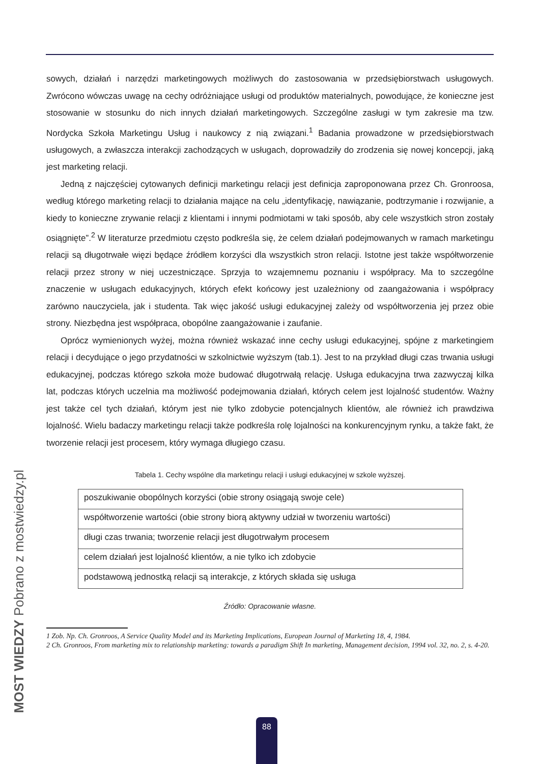sowych, działań i narzędzi marketingowych możliwych do zastosowania w przedsiębiorstwach usługowych. Zwrócono wówczas uwagę na cechy odróżniające usługi od produktów materialnych, powodujące, że konieczne jest stosowanie w stosunku do nich innych działań marketingowych. Szczególne zasługi w tym zakresie ma tzw. Nordycka Szkoła Marketingu Usług i naukowcy z nią związani.<sup>1</sup> Badania prowadzone w przedsiębiorstwach usługowych, a zwłaszcza interakcji zachodzących w usługach, doprowadziły do zrodzenia się nowej koncepcji, jaką jest marketing relacji.
Jedną z najczęściej cytowanych definicji marketingu relacji jest definicja zaproponowana przez Ch. Gronroosa, według którego marketing relacji to działania mające na celu „identyfikację, nawiązanie, podtrzymanie i rozwijanie, a kiedy to konieczne zrywanie relacji z klientami i innymi podmiotami w taki sposób, aby cele wszystkich stron zostały osiągnięte”.<sup>2</sup> W literaturze przedmiotu często podkreśla się, że celem działań podejmowanych w ramach marketingu relacji są długotrwałe więzi będące źródłem korzyści dla wszystkich stron relacji. Istotne jest także współtworzenie relacji przez strony w niej uczestniczące. Sprzyja to wzajemnemu poznaniu i współpracy. Ma to szczególne znaczenie w usługach edukacyjnych, których efekt końcowy jest uzależniony od zaangażowania i współpracy zarówno nauczyciela, jak i studenta. Tak więc jakość usługi edukacyjnej zależy od współtworzenia jej przez obie strony. Niezbędna jest współpraca, obopólne zaangażowanie i zaufanie.
Oprócz wymienionych wyżej, można również wskazać inne cechy usługi edukacyjnej, spójne z marketingiem relacji i decydujące o jego przydatności w szkolnictwie wyższym (tab.1). Jest to na przykład długi czas trwania usługi edukacyjnej, podczas którego szkoła może budować długotrwałą relację. Usługa edukacyjna trwa zazwyczaj kilka lat, podczas których uczelnia ma możliwość podejmowania działań, których celem jest lojalność studentów. Ważny jest także cel tych działań, którym jest nie tylko zdobycie potencjalnych klientów, ale również ich prawdziwa lojalność. Wielu badaczy marketingu relacji także podkreśla rolę lojalności na konkurencyjnym rynku, a także fakt, że tworzenie relacji jest procesem, który wymaga długiego czasu.
Tabela 1. Cechy wspólne dla marketingu relacji i usługi edukacyjnej w szkole wyższej.
| poszukiwanie obopólnych korzyści (obie strony osiągają swoje cele) |
| współtworzenie wartości (obie strony biorą aktywny udział w tworzeniu wartości) |
| długi czas trwania; tworzenie relacji jest długotrwałym procesem |
| celem działań jest lojalność klientów, a nie tylko ich zdobycie |
| podstawową jednostką relacji są interakcje, z których składa się usługa |
Źródło: Opracowanie własne.
1 Zob. Np. Ch. Gronroos, A Service Quality Model and its Marketing Implications, European Journal of Marketing 18, 4, 1984.
2 Ch. Gronroos, From marketing mix to relationship marketing: towards a paradigm Shift In marketing, Management decision, 1994 vol. 32, no. 2, s. 4-20.
MOST WIEDZY Pobrano z mostwiedzy.pl 88